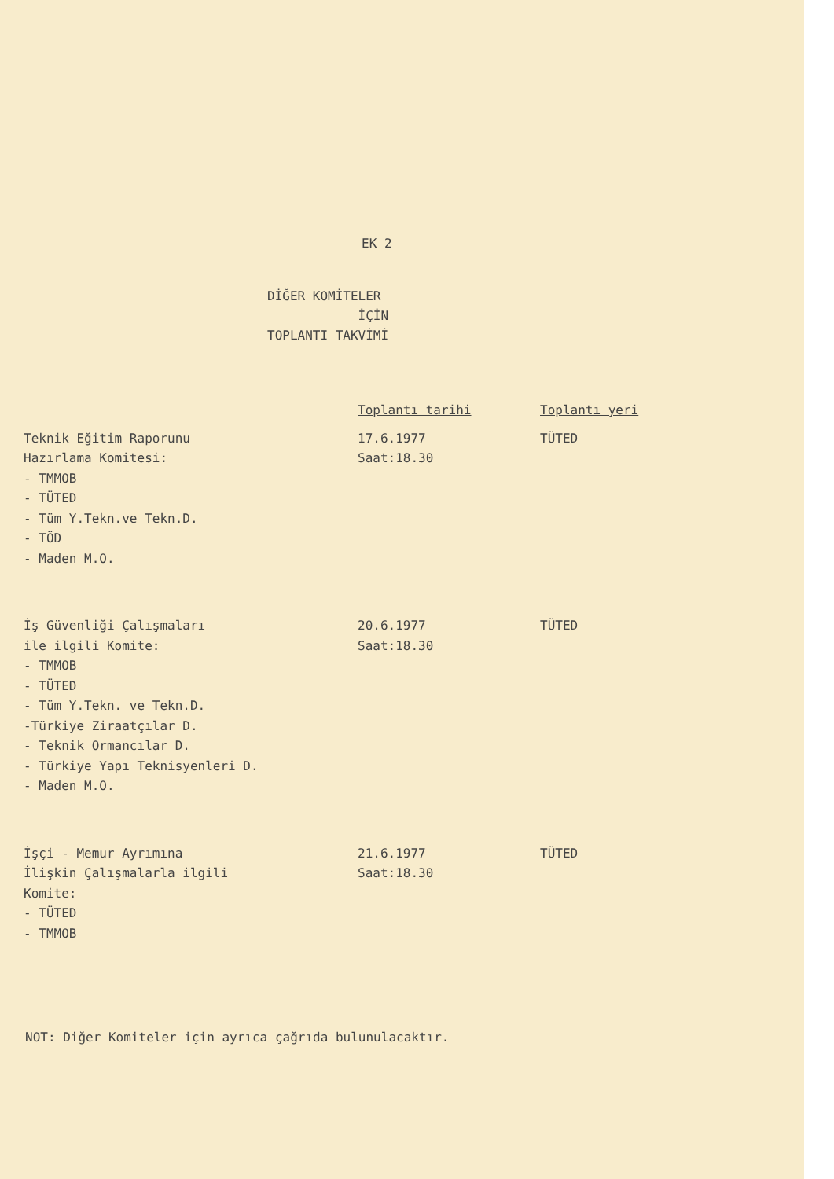EK 2
DİĞER KOMİTELER
İÇİN
TOPLANTI TAKVİMİ
| | Toplantı tarihi | Toplantı yeri |
| --- | --- | --- |
| Teknik Eğitim Raporunu Hazırlama Komitesi: - TMMOB - TÜTED - Tüm Y.Tekn.ve Tekn.D. - TÖD - Maden M.O. | 17.6.1977 Saat:18.30 | TÜTED |
| İş Güvenliği Çalışmaları ile ilgili Komite: - TMMOB - TÜTED - Tüm Y.Tekn. ve Tekn.D. -Türkiye Ziraatçılar D. - Teknik Ormancılar D. - Türkiye Yapı Teknisyenleri D. - Maden M.O. | 20.6.1977 Saat:18.30 | TÜTED |
| İşçi - Memur Ayrımına İlişkin Çalışmalarla ilgili Komite: - TÜTED - TMMOB | 21.6.1977 Saat:18.30 | TÜTED |
NOT: Diğer Komiteler için ayrıca çağrıda bulunulacaktır.